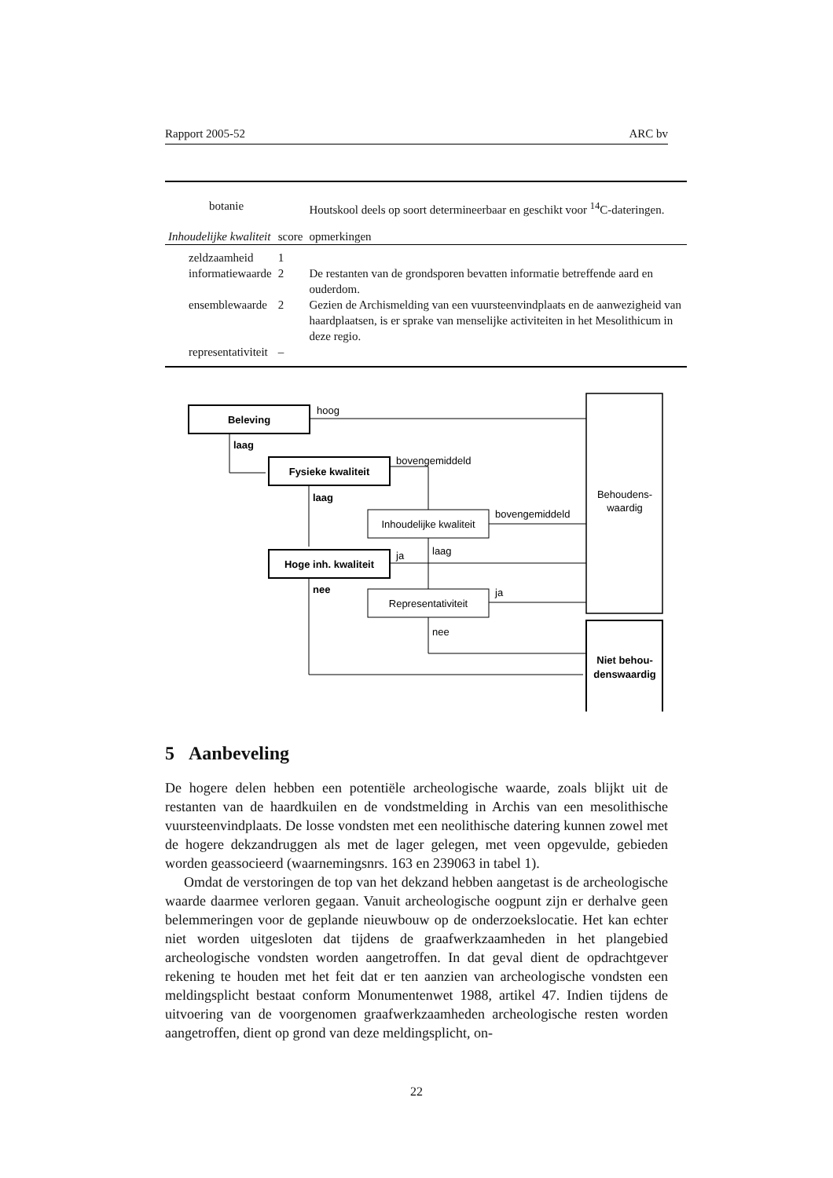Rapport 2005-52 ARC bv
| botanie | | Houtskool deels op soort determineerbaar en geschikt voor <sup>14</sup>C-dateringen. |
| Inhoudelijke kwaliteit | score | opmerkingen |
| zeldzaamheid | 1 | |
| informatiewaarde | 2 | De restanten van de grondsporen bevatten informatie betreffende aard en ouderdom. |
| ensemblewaarde | 2 | Gezien de Archismelding van een vuursteenvindplaats en de aanwezigheid van haardplaatsen, is er sprake van menselijke activiteiten in het Mesolithicum in deze regio. |
| representativiteit | – | |
Beleving
Fysieke kwaliteit
Hoge inh. kwaliteit
Niet behou-
denswaardig
laag
laag
nee
Inhoudelijke kwaliteit
Representativiteit
Behoudens-
waardig
hoog
bovengemiddeld
bovengemiddeld
ja
laag
ja
nee
5 Aanbeveling
De hogere delen hebben een potentiële archeologische waarde, zoals blijkt uit de restanten van de haardkuilen en de vondstmelding in Archis van een mesolithische vuursteenvindplaats. De losse vondsten met een neolithische datering kunnen zowel met de hogere dekzandruggen als met de lager gelegen, met veen opgevulde, gebieden worden geassocieerd (waarnemingsnrs. 163 en 239063 in tabel 1).
Omdat de verstoringen de top van het dekzand hebben aangetast is de archeologische waarde daarmee verloren gegaan. Vanuit archeologische oogpunt zijn er derhalve geen belemmeringen voor de geplande nieuwbouw op de onderzoekslocatie. Het kan echter niet worden uitgesloten dat tijdens de graafwerkzaamheden in het plangebied archeologische vondsten worden aangetroffen. In dat geval dient de opdrachtgever rekening te houden met het feit dat er ten aanzien van archeologische vondsten een meldingsplicht bestaat conform Monumentenwet 1988, artikel 47. Indien tijdens de uitvoering van de voorgenomen graafwerkzaamheden archeologische resten worden aangetroffen, dient op grond van deze meldingsplicht, on-
22